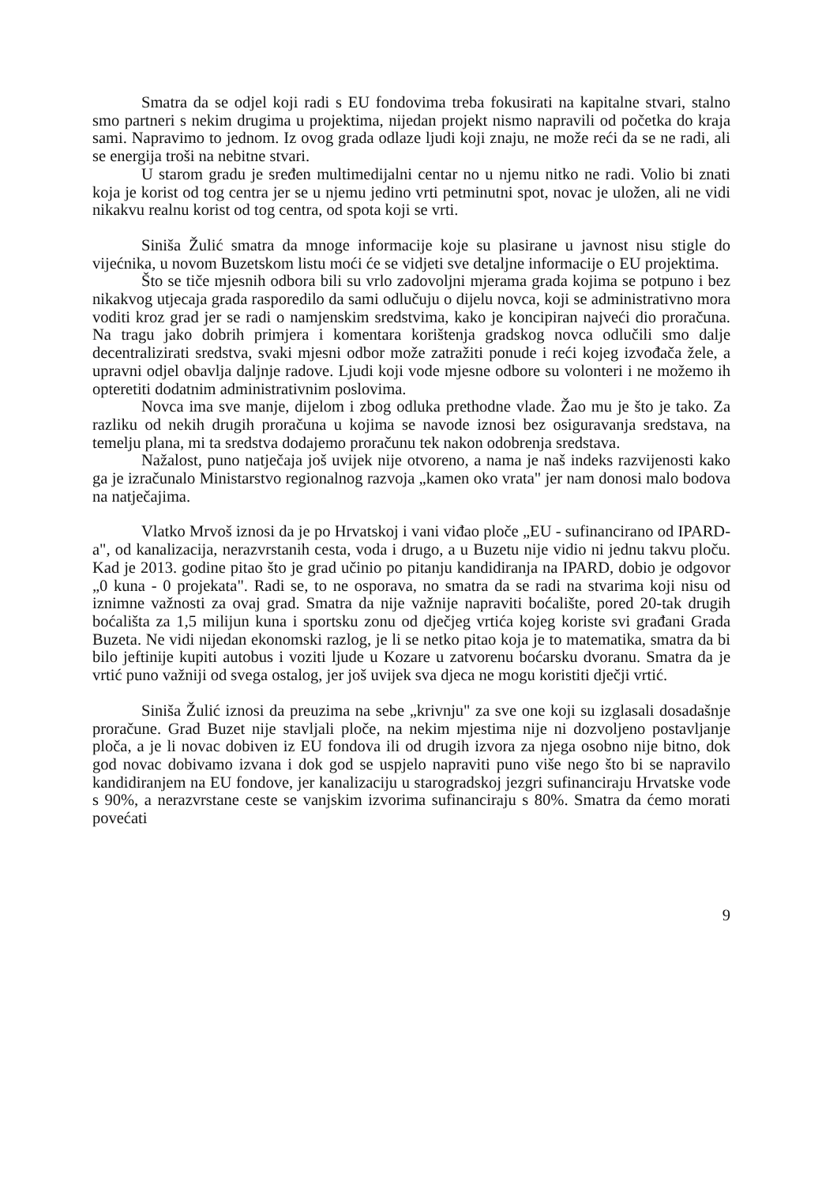Smatra da se odjel koji radi s EU fondovima treba fokusirati na kapitalne stvari, stalno smo partneri s nekim drugima u projektima, nijedan projekt nismo napravili od početka do kraja sami. Napravimo to jednom. Iz ovog grada odlaze ljudi koji znaju, ne može reći da se ne radi, ali se energija troši na nebitne stvari.
U starom gradu je sređen multimedijalni centar no u njemu nitko ne radi. Volio bi znati koja je korist od tog centra jer se u njemu jedino vrti petminutni spot, novac je uložen, ali ne vidi nikakvu realnu korist od tog centra, od spota koji se vrti.
Siniša Žulić smatra da mnoge informacije koje su plasirane u javnost nisu stigle do vijećnika, u novom Buzetskom listu moći će se vidjeti sve detaljne informacije o EU projektima.
Što se tiče mjesnih odbora bili su vrlo zadovoljni mjerama grada kojima se potpuno i bez nikakvog utjecaja grada rasporedilo da sami odlučuju o dijelu novca, koji se administrativno mora voditi kroz grad jer se radi o namjenskim sredstvima, kako je koncipiran najveći dio proračuna. Na tragu jako dobrih primjera i komentara korištenja gradskog novca odlučili smo dalje decentralizirati sredstva, svaki mjesni odbor može zatražiti ponude i reći kojeg izvođača žele, a upravni odjel obavlja daljnje radove. Ljudi koji vode mjesne odbore su volonteri i ne možemo ih opteretiti dodatnim administrativnim poslovima.
Novca ima sve manje, dijelom i zbog odluka prethodne vlade. Žao mu je što je tako. Za razliku od nekih drugih proračuna u kojima se navode iznosi bez osiguravanja sredstava, na temelju plana, mi ta sredstva dodajemo proračunu tek nakon odobrenja sredstava.
Nažalost, puno natječaja još uvijek nije otvoreno, a nama je naš indeks razvijenosti kako ga je izračunalo Ministarstvo regionalnog razvoja „kamen oko vrata" jer nam donosi malo bodova na natječajima.
Vlatko Mrvoš iznosi da je po Hrvatskoj i vani viđao ploče „EU - sufinancirano od IPARD-a", od kanalizacija, nerazvrstanih cesta, voda i drugo, a u Buzetu nije vidio ni jednu takvu ploču. Kad je 2013. godine pitao što je grad učinio po pitanju kandidiranja na IPARD, dobio je odgovor „0 kuna - 0 projekata". Radi se, to ne osporava, no smatra da se radi na stvarima koji nisu od iznimne važnosti za ovaj grad. Smatra da nije važnije napraviti boćalište, pored 20-tak drugih boćališta za 1,5 milijun kuna i sportsku zonu od dječjeg vrtića kojeg koriste svi građani Grada Buzeta. Ne vidi nijedan ekonomski razlog, je li se netko pitao koja je to matematika, smatra da bi bilo jeftinije kupiti autobus i voziti ljude u Kozare u zatvorenu boćarsku dvoranu. Smatra da je vrtić puno važniji od svega ostalog, jer još uvijek sva djeca ne mogu koristiti dječji vrtić.
Siniša Žulić iznosi da preuzima na sebe „krivnju" za sve one koji su izglasali dosadašnje proračune. Grad Buzet nije stavljali ploče, na nekim mjestima nije ni dozvoljeno postavljanje ploča, a je li novac dobiven iz EU fondova ili od drugih izvora za njega osobno nije bitno, dok god novac dobivamo izvana i dok god se uspjelo napraviti puno više nego što bi se napravilo kandidiranjem na EU fondove, jer kanalizaciju u starogradskoj jezgri sufinanciraju Hrvatske vode s 90%, a nerazvrstane ceste se vanjskim izvorima sufinanciraju s 80%. Smatra da ćemo morati povećati
9